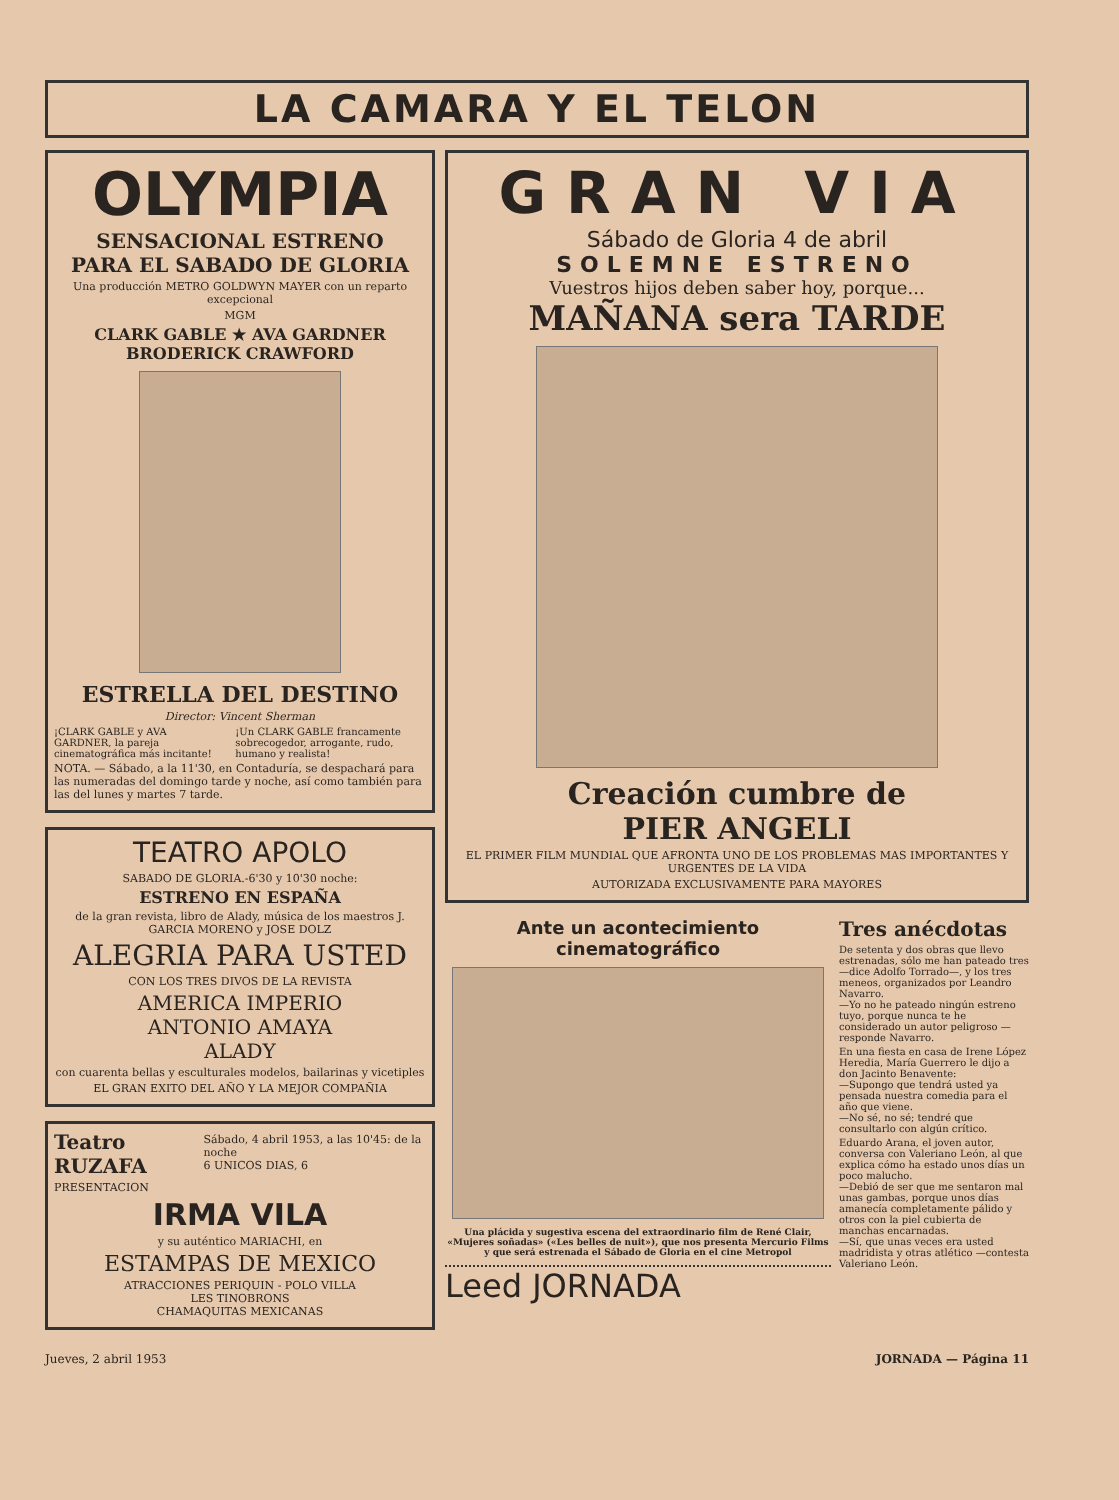LA CAMARA Y EL TELON
OLYMPIA
SENSACIONAL ESTRENO
PARA EL SABADO DE GLORIA
Una producción METRO GOLDWYN MAYER con un reparto excepcional
MGM
CLARK GABLE ★ AVA GARDNER
BRODERICK CRAWFORD
ESTRELLA DEL DESTINO
Director: Vincent Sherman
¡CLARK GABLE y AVA GARDNER, la pareja cinematográfica más incitante!
¡Un CLARK GABLE francamente sobrecogedor, arrogante, rudo, humano y realista!
NOTA. — Sábado, a la 11'30, en Contaduría, se despachará para las numeradas del domingo tarde y noche, así como también para las del lunes y martes 7 tarde.
TEATRO APOLO
SABADO DE GLORIA.-6'30 y 10'30 noche:
ESTRENO EN ESPAÑA
de la gran revista, libro de Alady, música de los maestros J. GARCIA MORENO y JOSE DOLZ
ALEGRIA PARA USTED
CON LOS TRES DIVOS DE LA REVISTA
AMERICA IMPERIO
ANTONIO AMAYA
ALADY
con cuarenta bellas y esculturales modelos, bailarinas y vicetiples
EL GRAN EXITO DEL AÑO Y LA MEJOR COMPAÑIA
Teatro RUZAFA
Sábado, 4 abril 1953, a las 10'45: de la noche
6 UNICOS DIAS, 6
PRESENTACION
IRMA VILA
y su auténtico MARIACHI, en
ESTAMPAS DE MEXICO
ATRACCIONES PERIQUIN - POLO VILLA
LES TINOBRONS
CHAMAQUITAS MEXICANAS
GRAN VIA
Sábado de Gloria 4 de abril
SOLEMNE ESTRENO
Vuestros hijos deben saber hoy, porque...
MAÑANA sera TARDE
Creación cumbre de
PIER ANGELI
EL PRIMER FILM MUNDIAL QUE AFRONTA UNO DE LOS PROBLEMAS MAS IMPORTANTES Y URGENTES DE LA VIDA
AUTORIZADA EXCLUSIVAMENTE PARA MAYORES
Ante un acontecimiento cinematográfico
Una plácida y sugestiva escena del extraordinario film de René Clair, «Mujeres soñadas» («Les belles de nuit»), que nos presenta Mercurio Films y que será estrenada el Sábado de Gloria en el cine Metropol
Leed JORNADA
Tres anécdotas
De setenta y dos obras que llevo estrenadas, sólo me han pateado tres —dice Adolfo Torrado—, y los tres meneos, organizados por Leandro Navarro.
—Yo no he pateado ningún estreno tuyo, porque nunca te he considerado un autor peligroso —responde Navarro.
En una fiesta en casa de Irene López Heredia, María Guerrero le dijo a don Jacinto Benavente:
—Supongo que tendrá usted ya pensada nuestra comedia para el año que viene.
—No sé, no sé; tendré que consultarlo con algún crítico.
Eduardo Arana, el joven autor, conversa con Valeriano León, al que explica cómo ha estado unos días un poco malucho.
—Debió de ser que me sentaron mal unas gambas, porque unos días amanecía completamente pálido y otros con la piel cubierta de manchas encarnadas.
—Sí, que unas veces era usted madridista y otras atlético —contesta Valeriano León.
Jueves, 2 abril 1953 JORNADA — Página 11